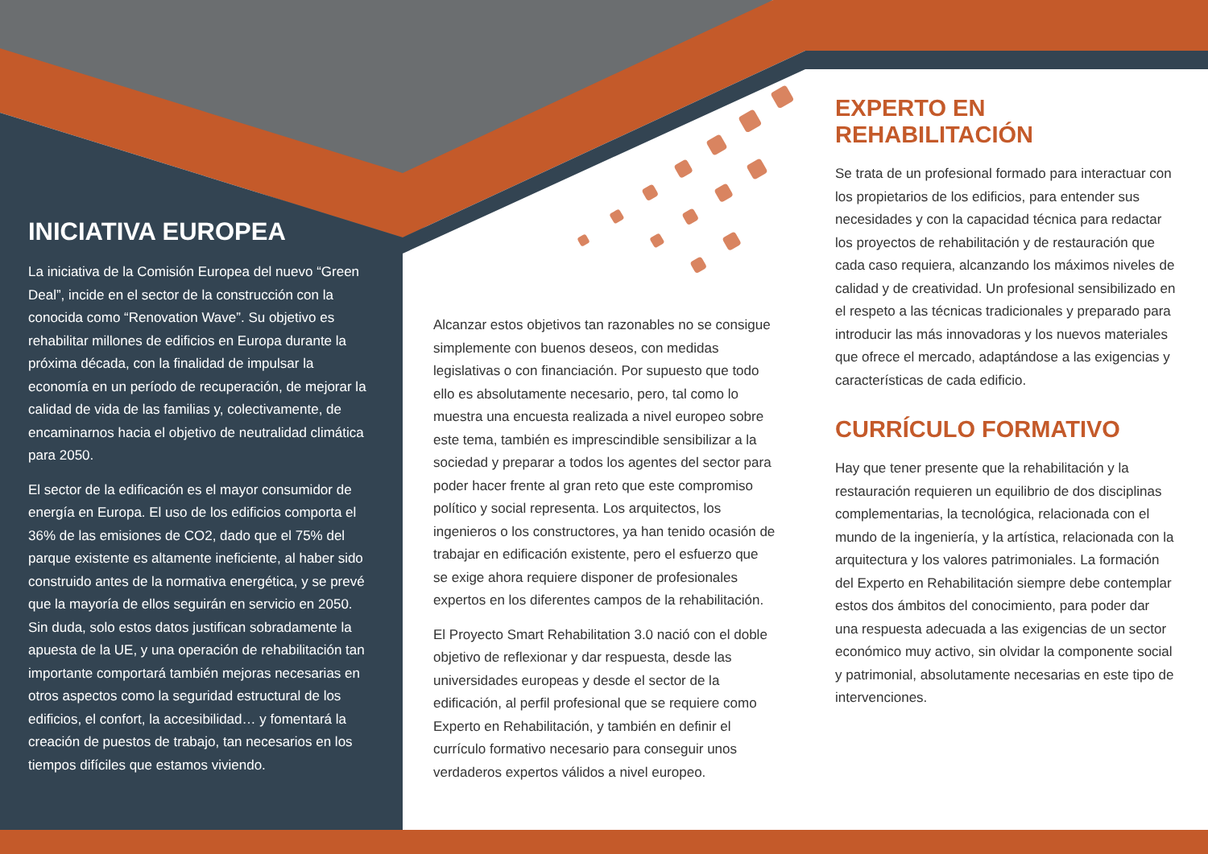INICIATIVA EUROPEA
La iniciativa de la Comisión Europea del nuevo “Green Deal”, incide en el sector de la construcción con la conocida como “Renovation Wave”. Su objetivo es rehabilitar millones de edificios en Europa durante la próxima década, con la finalidad de impulsar la economía en un período de recuperación, de mejorar la calidad de vida de las familias y, colectivamente, de encaminarnos hacia el objetivo de neutralidad climática para 2050.
El sector de la edificación es el mayor consumidor de energía en Europa. El uso de los edificios comporta el 36% de las emisiones de CO2, dado que el 75% del parque existente es altamente ineficiente, al haber sido construido antes de la normativa energética, y se prevé que la mayoría de ellos seguirán en servicio en 2050. Sin duda, solo estos datos justifican sobradamente la apuesta de la UE, y una operación de rehabilitación tan importante comportará también mejoras necesarias en otros aspectos como la seguridad estructural de los edificios, el confort, la accesibilidad… y fomentará la creación de puestos de trabajo, tan necesarios en los tiempos difíciles que estamos viviendo.
Alcanzar estos objetivos tan razonables no se consigue simplemente con buenos deseos, con medidas legislativas o con financiación. Por supuesto que todo ello es absolutamente necesario, pero, tal como lo muestra una encuesta realizada a nivel europeo sobre este tema, también es imprescindible sensibilizar a la sociedad y preparar a todos los agentes del sector para poder hacer frente al gran reto que este compromiso político y social representa. Los arquitectos, los ingenieros o los constructores, ya han tenido ocasión de trabajar en edificación existente, pero el esfuerzo que se exige ahora requiere disponer de profesionales expertos en los diferentes campos de la rehabilitación.
El Proyecto Smart Rehabilitation 3.0 nació con el doble objetivo de reflexionar y dar respuesta, desde las universidades europeas y desde el sector de la edificación, al perfil profesional que se requiere como Experto en Rehabilitación, y también en definir el currículo formativo necesario para conseguir unos verdaderos expertos válidos a nivel europeo.
EXPERTO EN REHABILITACIÓN
Se trata de un profesional formado para interactuar con los propietarios de los edificios, para entender sus necesidades y con la capacidad técnica para redactar los proyectos de rehabilitación y de restauración que cada caso requiera, alcanzando los máximos niveles de calidad y de creatividad. Un profesional sensibilizado en el respeto a las técnicas tradicionales y preparado para introducir las más innovadoras y los nuevos materiales que ofrece el mercado, adaptándose a las exigencias y características de cada edificio.
CURRÍCULO FORMATIVO
Hay que tener presente que la rehabilitación y la restauración requieren un equilibrio de dos disciplinas complementarias, la tecnológica, relacionada con el mundo de la ingeniería, y la artística, relacionada con la arquitectura y los valores patrimoniales. La formación del Experto en Rehabilitación siempre debe contemplar estos dos ámbitos del conocimiento, para poder dar una respuesta adecuada a las exigencias de un sector económico muy activo, sin olvidar la componente social y patrimonial, absolutamente necesarias en este tipo de intervenciones.